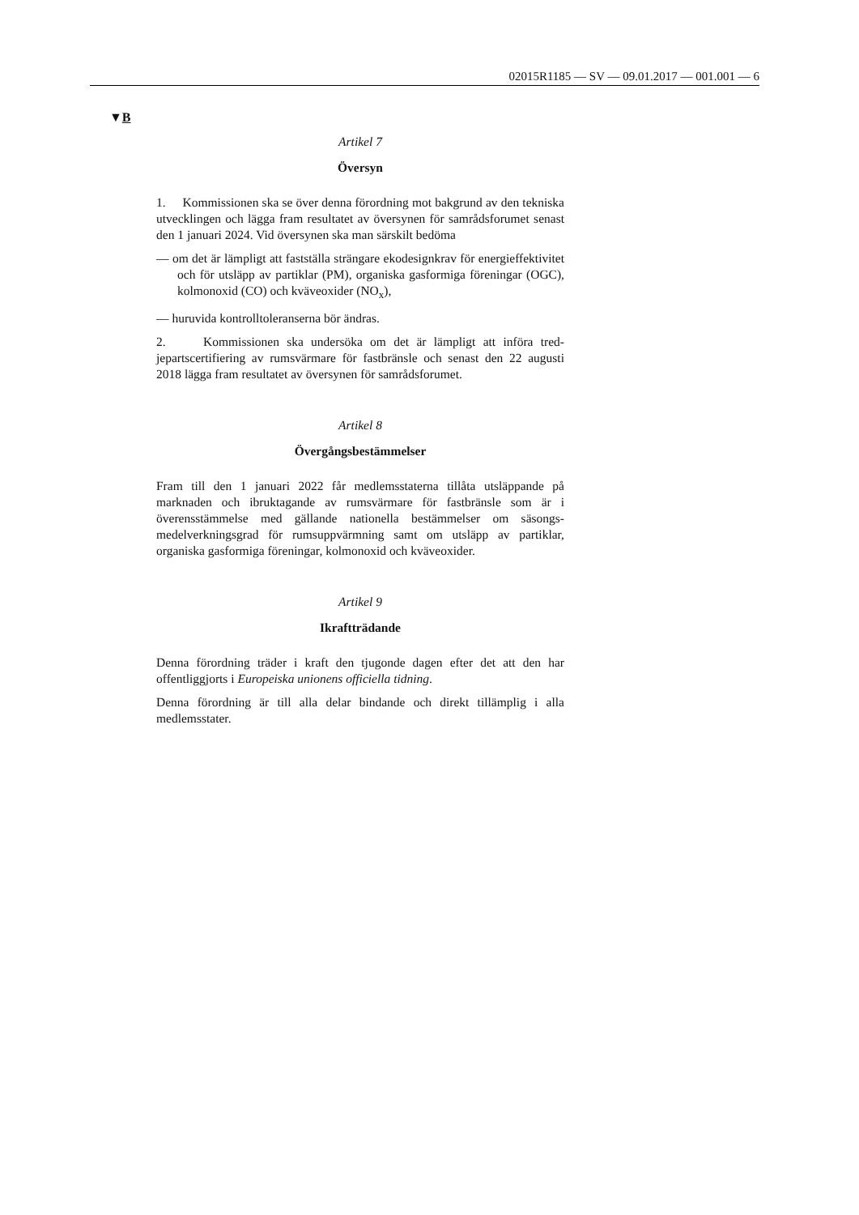02015R1185 — SV — 09.01.2017 — 001.001 — 6
▼B
Artikel 7
Översyn
1. Kommissionen ska se över denna förordning mot bakgrund av den tekniska utvecklingen och lägga fram resultatet av översynen för sam­rådsforumet senast den 1 januari 2024. Vid översynen ska man särskilt bedöma
— om det är lämpligt att fastställa strängare ekodesignkrav för ener­gieffektivitet och för utsläpp av partiklar (PM), organiska gasfor­miga föreningar (OGC), kolmonoxid (CO) och kväveoxider (NO<sub>x</sub>),
— huruvida kontrolltoleranserna bör ändras.
2. Kommissionen ska undersöka om det är lämpligt att införa tred­jepartscertifiering av rumsvärmare för fastbränsle och senast den 22 au­gusti 2018 lägga fram resultatet av översynen för samrådsforumet.
Artikel 8
Övergångsbestämmelser
Fram till den 1 januari 2022 får medlemsstaterna tillåta utsläppande på marknaden och ibruktagande av rumsvärmare för fastbränsle som är i överensstämmelse med gällande nationella bestämmelser om säsongs­medelverkningsgrad för rumsuppvärmning samt om utsläpp av partiklar, organiska gasformiga föreningar, kolmonoxid och kväveoxider.
Artikel 9
Ikraftträdande
Denna förordning träder i kraft den tjugonde dagen efter det att den har offentliggjorts i Europeiska unionens officiella tidning.
Denna förordning är till alla delar bindande och direkt tillämplig i alla medlemsstater.